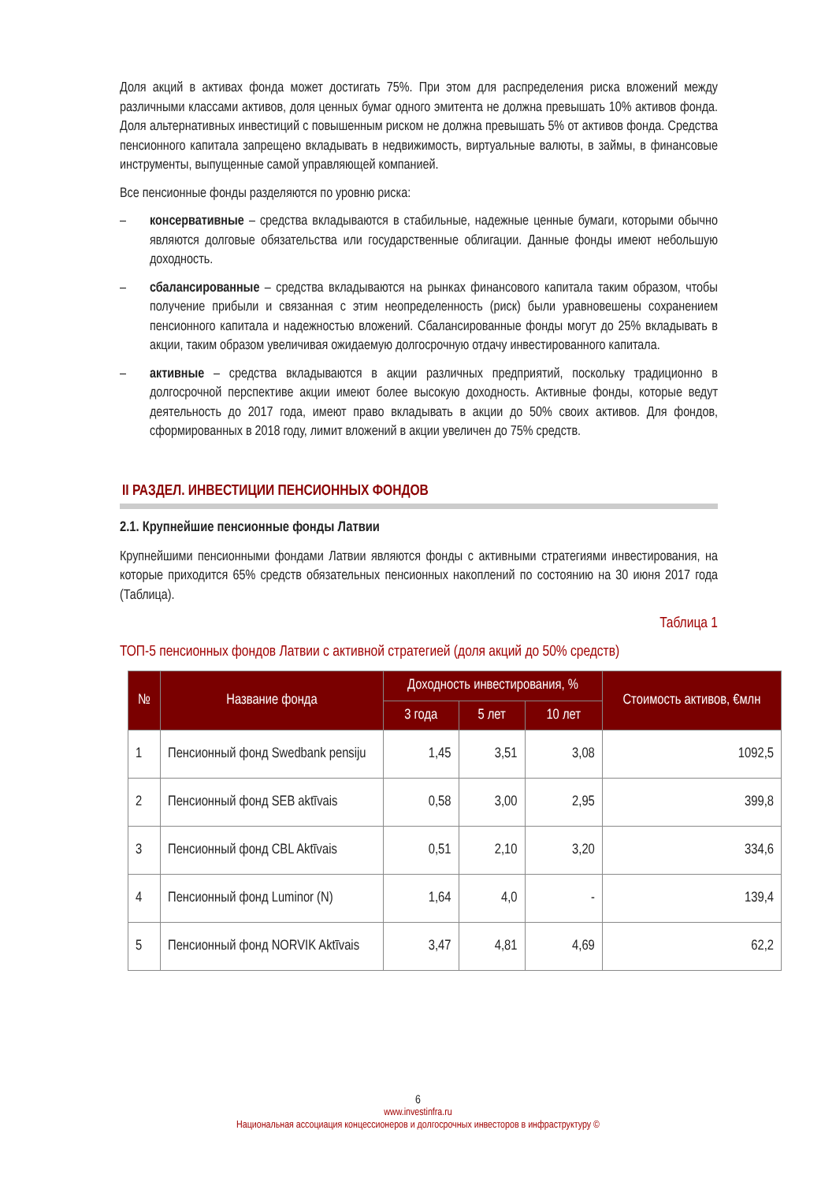Доля акций в активах фонда может достигать 75%. При этом для распределения риска вложений между различными классами активов, доля ценных бумаг одного эмитента не должна превышать 10% активов фонда. Доля альтернативных инвестиций с повышенным риском не должна превышать 5% от активов фонда. Средства пенсионного капитала запрещено вкладывать в недвижимость, виртуальные валюты, в займы, в финансовые инструменты, выпущенные самой управляющей компанией.
Все пенсионные фонды разделяются по уровню риска:
– консервативные – средства вкладываются в стабильные, надежные ценные бумаги, которыми обычно являются долговые обязательства или государственные облигации. Данные фонды имеют небольшую доходность.
– сбалансированные – средства вкладываются на рынках финансового капитала таким образом, чтобы получение прибыли и связанная с этим неопределенность (риск) были уравновешены сохранением пенсионного капитала и надежностью вложений. Сбалансированные фонды могут до 25% вкладывать в акции, таким образом увеличивая ожидаемую долгосрочную отдачу инвестированного капитала.
– активные – средства вкладываются в акции различных предприятий, поскольку традиционно в долгосрочной перспективе акции имеют более высокую доходность. Активные фонды, которые ведут деятельность до 2017 года, имеют право вкладывать в акции до 50% своих активов. Для фондов, сформированных в 2018 году, лимит вложений в акции увеличен до 75% средств.
II РАЗДЕЛ. ИНВЕСТИЦИИ ПЕНСИОННЫХ ФОНДОВ
2.1. Крупнейшие пенсионные фонды Латвии
Крупнейшими пенсионными фондами Латвии являются фонды с активными стратегиями инвестирования, на которые приходится 65% средств обязательных пенсионных накоплений по состоянию на 30 июня 2017 года (Таблица).
Таблица 1
ТОП-5 пенсионных фондов Латвии с активной стратегией (доля акций до 50% средств)
| № | Название фонда | Доходность инвестирования, % | | | Стоимость активов, €млн |
| --- | --- | --- | --- | --- | --- |
| | | 3 года | 5 лет | 10 лет | |
| 1 | Пенсионный фонд Swedbank pensiju | 1,45 | 3,51 | 3,08 | 1092,5 |
| 2 | Пенсионный фонд SEB aktīvais | 0,58 | 3,00 | 2,95 | 399,8 |
| 3 | Пенсионный фонд CBL Aktīvais | 0,51 | 2,10 | 3,20 | 334,6 |
| 4 | Пенсионный фонд Luminor (N) | 1,64 | 4,0 | - | 139,4 |
| 5 | Пенсионный фонд NORVIK Aktīvais | 3,47 | 4,81 | 4,69 | 62,2 |
6
www.investinfra.ru
Национальная ассоциация концессионеров и долгосрочных инвесторов в инфраструктуру ©